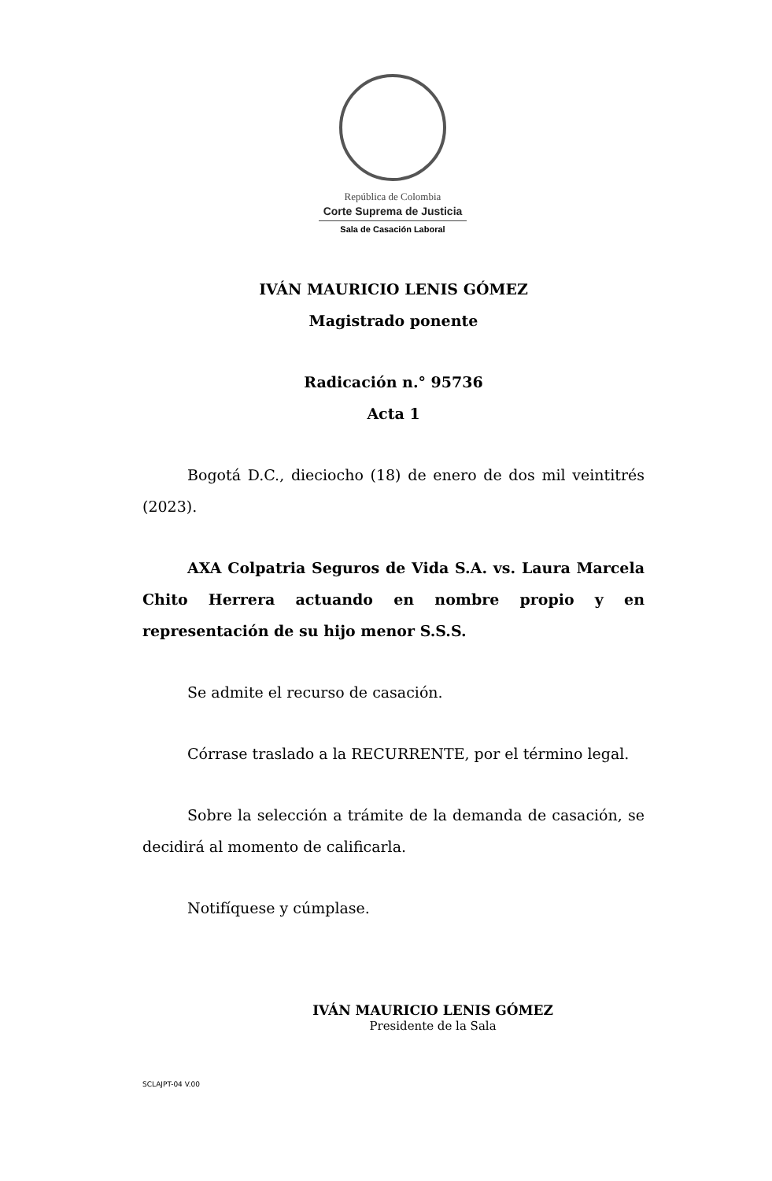República de Colombia
Corte Suprema de Justicia
Sala de Casación Laboral
IVÁN MAURICIO LENIS GÓMEZ
Magistrado ponente
Radicación n.° 95736
Acta 1
Bogotá D.C., dieciocho (18) de enero de dos mil veintitrés (2023).
AXA Colpatria Seguros de Vida S.A. vs. Laura Marcela Chito Herrera actuando en nombre propio y en representación de su hijo menor S.S.S.
Se admite el recurso de casación.
Córrase traslado a la RECURRENTE, por el término legal.
Sobre la selección a trámite de la demanda de casación, se decidirá al momento de calificarla.
Notifíquese y cúmplase.
IVÁN MAURICIO LENIS GÓMEZ
Presidente de la Sala
SCLAJPT-04 V.00